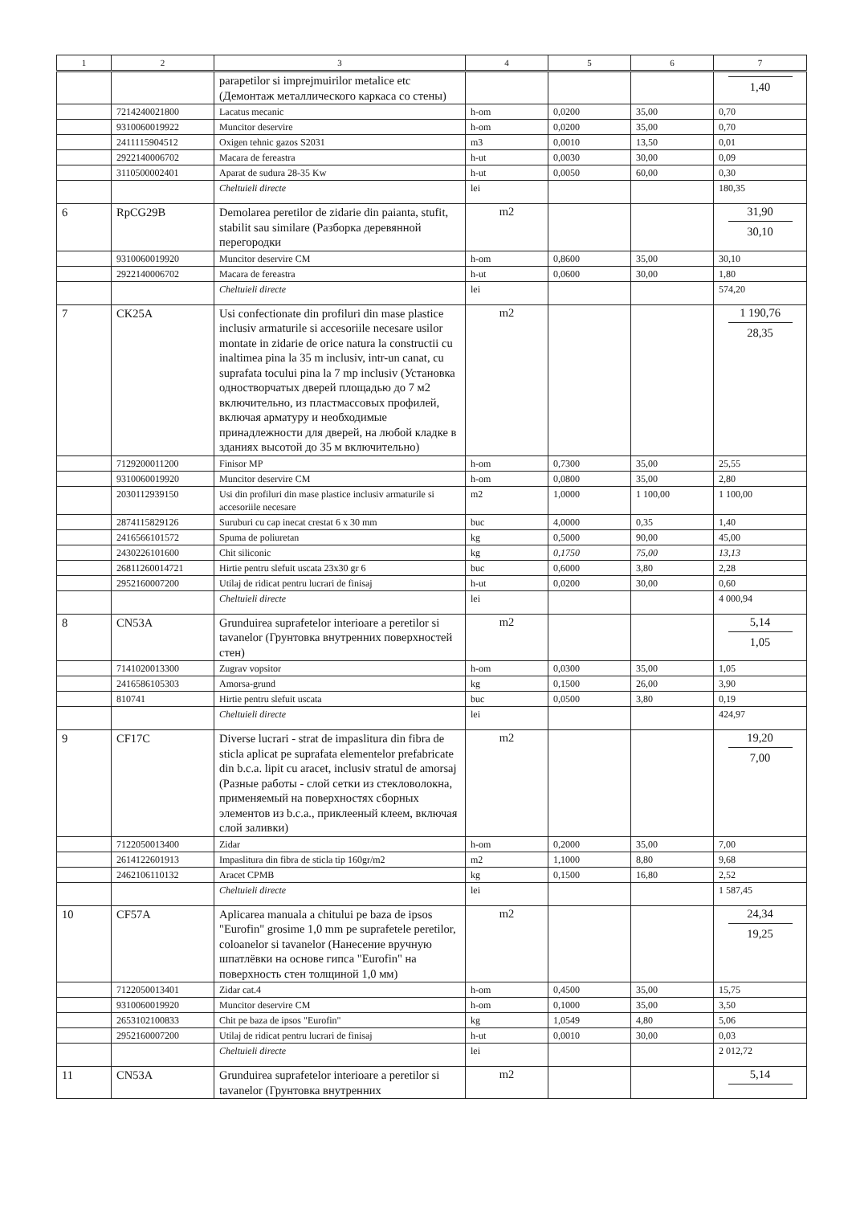| 1 | 2 | 3 | 4 | 5 | 6 | 7 |
| --- | --- | --- | --- | --- | --- | --- |
| | | parapetilor si imprejmuirilor metalice etc (Демонтаж металлического каркаса со стены) | | | | 1,40 |
| | 7214240021800 | Lacatus mecanic | h-om | 0,0200 | 35,00 | 0,70 |
| | 9310060019922 | Muncitor deservire | h-om | 0,0200 | 35,00 | 0,70 |
| | 2411115904512 | Oxigen tehnic gazos S2031 | m3 | 0,0010 | 13,50 | 0,01 |
| | 2922140006702 | Macara de fereastra | h-ut | 0,0030 | 30,00 | 0,09 |
| | 3110500002401 | Aparat de sudura 28-35 Kw | h-ut | 0,0050 | 60,00 | 0,30 |
| | | Cheltuieli directe | lei | | | 180,35 |
| 6 | RpCG29B | Demolarea peretilor de zidarie din paianta, stufit, stabilit sau similare (Разборка деревянной перегородки | m2 | | | 31,90 30,10 |
| | 9310060019920 | Muncitor deservire CM | h-om | 0,8600 | 35,00 | 30,10 |
| | 2922140006702 | Macara de fereastra | h-ut | 0,0600 | 30,00 | 1,80 |
| | | Cheltuieli directe | lei | | | 574,20 |
| 7 | CK25A | Usi confectionate din profiluri din mase plastice inclusiv armaturile si accesoriile necesare usilor montate in zidarie de orice natura la constructii cu inaltimea pina la 35 m inclusiv, intr-un canat, cu suprafata tocului pina la 7 mp inclusiv (Установка одностворчатых дверей площадью до 7 м2 включительно, из пластмассовых профилей, включая арматуру и необходимые принадлежности для дверей, на любой кладке в зданиях высотой до 35 м включительно) | m2 | | | 1 190,76 28,35 |
| | 7129200011200 | Finisor MP | h-om | 0,7300 | 35,00 | 25,55 |
| | 9310060019920 | Muncitor deservire CM | h-om | 0,0800 | 35,00 | 2,80 |
| | 2030112939150 | Usi din profiluri din mase plastice inclusiv armaturile si accesoriile necesare | m2 | 1,0000 | 1 100,00 | 1 100,00 |
| | 2874115829126 | Suruburi cu cap inecat crestat 6 x 30 mm | buc | 4,0000 | 0,35 | 1,40 |
| | 2416566101572 | Spuma de poliuretan | kg | 0,5000 | 90,00 | 45,00 |
| | 2430226101600 | Chit siliconic | kg | 0,1750 | 75,00 | 13,13 |
| | 26811260014721 | Hirtie pentru slefuit uscata 23x30 gr 6 | buc | 0,6000 | 3,80 | 2,28 |
| | 2952160007200 | Utilaj de ridicat pentru lucrari de finisaj | h-ut | 0,0200 | 30,00 | 0,60 |
| | | Cheltuieli directe | lei | | | 4 000,94 |
| 8 | CN53A | Grunduirea suprafetelor interioare a peretilor si tavanelor (Грунтовка внутренних поверхностей стен) | m2 | | | 5,14 1,05 |
| | 7141020013300 | Zugrav vopsitor | h-om | 0,0300 | 35,00 | 1,05 |
| | 2416586105303 | Amorsa-grund | kg | 0,1500 | 26,00 | 3,90 |
| | 810741 | Hirtie pentru slefuit uscata | buc | 0,0500 | 3,80 | 0,19 |
| | | Cheltuieli directe | lei | | | 424,97 |
| 9 | CF17C | Diverse lucrari - strat de impaslitura din fibra de sticla aplicat pe suprafata elementelor prefabricate din b.c.a. lipit cu aracet, inclusiv stratul de amorsaj (Разные работы - слой сетки из стекловолокна, применяемый на поверхностях сборных элементов из b.c.a., приклееный клеем, включая слой заливки) | m2 | | | 19,20 7,00 |
| | 7122050013400 | Zidar | h-om | 0,2000 | 35,00 | 7,00 |
| | 2614122601913 | Impaslitura din fibra de sticla tip 160gr/m2 | m2 | 1,1000 | 8,80 | 9,68 |
| | 2462106110132 | Aracet CPMB | kg | 0,1500 | 16,80 | 2,52 |
| | | Cheltuieli directe | lei | | | 1 587,45 |
| 10 | CF57A | Aplicarea manuala a chitului pe baza de ipsos "Eurofin" grosime 1,0 mm pe suprafetele peretilor, coloanelor si tavanelor (Нанесение вручную шпатлёвки на основе гипса "Eurofin" на поверхность стен толщиной 1,0 мм) | m2 | | | 24,34 19,25 |
| | 7122050013401 | Zidar cat.4 | h-om | 0,4500 | 35,00 | 15,75 |
| | 9310060019920 | Muncitor deservire CM | h-om | 0,1000 | 35,00 | 3,50 |
| | 2653102100833 | Chit pe baza de ipsos "Eurofin" | kg | 1,0549 | 4,80 | 5,06 |
| | 2952160007200 | Utilaj de ridicat pentru lucrari de finisaj | h-ut | 0,0010 | 30,00 | 0,03 |
| | | Cheltuieli directe | lei | | | 2 012,72 |
| 11 | CN53A | Grunduirea suprafetelor interioare a peretilor si tavanelor (Грунтовка внутренних | m2 | | | 5,14 |